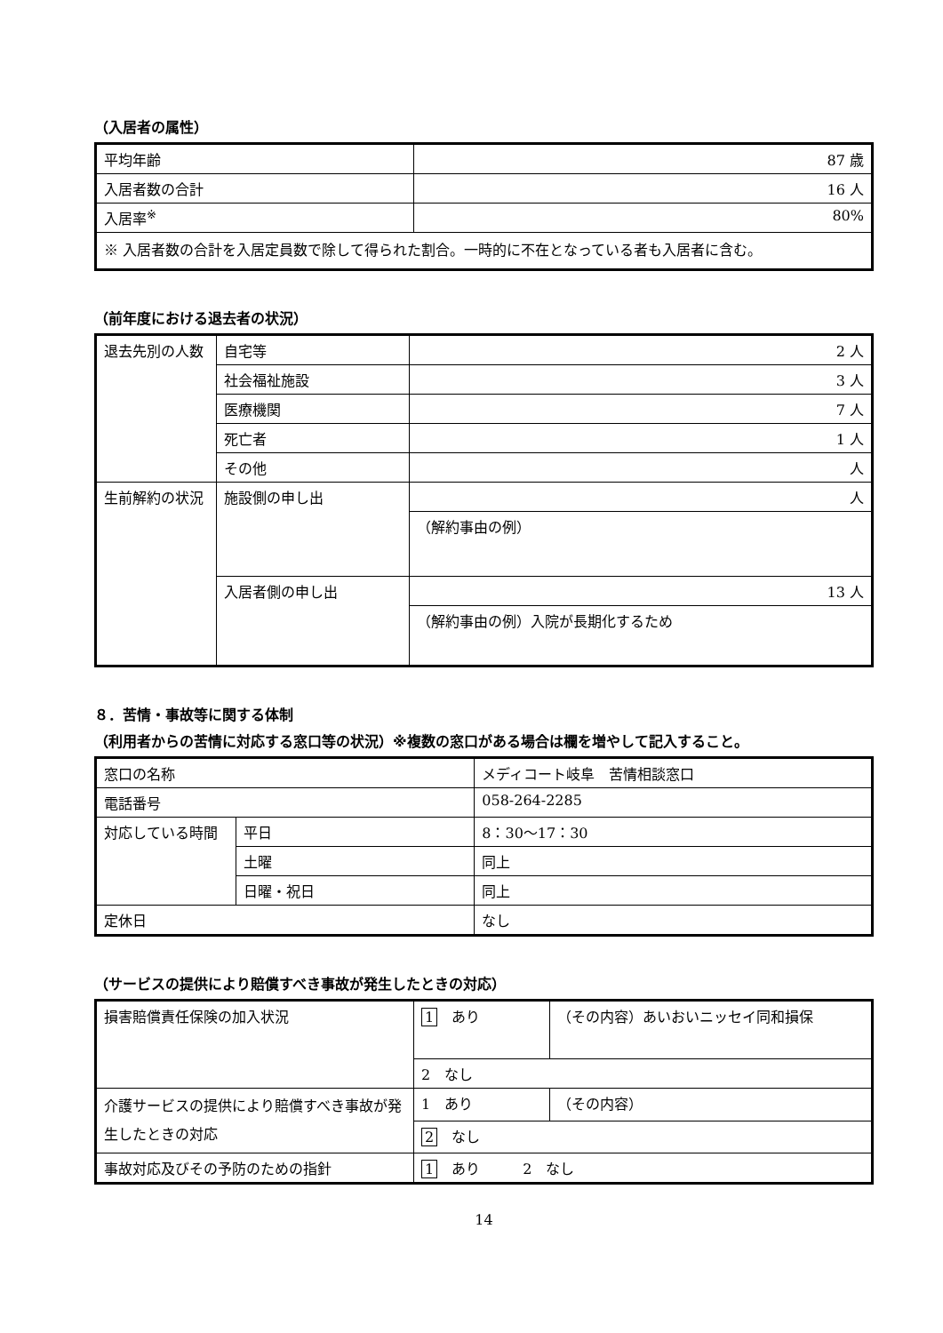（入居者の属性）
| 平均年齢 | 87 歳 |
| 入居者数の合計 | 16 人 |
| 入居率<sup>※</sup> | 80% |
| ※ 入居者数の合計を入居定員数で除して得られた割合。一時的に不在となっている者も入居者に含む。 | |
（前年度における退去者の状況）
| 退去先別の人数 | 自宅等 | 2 人 |
| | 社会福祉施設 | 3 人 |
| | 医療機関 | 7 人 |
| | 死亡者 | 1 人 |
| | その他 | 人 |
| 生前解約の状況 | 施設側の申し出 | 人 |
| | | （解約事由の例） |
| | 入居者側の申し出 | 13 人 |
| | | （解約事由の例）入院が長期化するため |
８．苦情・事故等に関する体制
（利用者からの苦情に対応する窓口等の状況）※複数の窓口がある場合は欄を増やして記入すること。
| 窓口の名称 | | メディコート岐阜 苦情相談窓口 |
| 電話番号 | | 058-264-2285 |
| 対応している時間 | 平日 | 8：30〜17：30 |
| | 土曜 | 同上 |
| | 日曜・祝日 | 同上 |
| 定休日 | | なし |
（サービスの提供により賠償すべき事故が発生したときの対応）
| 損害賠償責任保険の加入状況 | 1 あり | （その内容）あいおいニッセイ同和損保 |
| | 2 なし | |
| 介護サービスの提供により賠償すべき事故が発生したときの対応 | 1 あり | （その内容） |
| | 2 なし | |
| 事故対応及びその予防のための指針 | 1 あり 2 なし | |
14